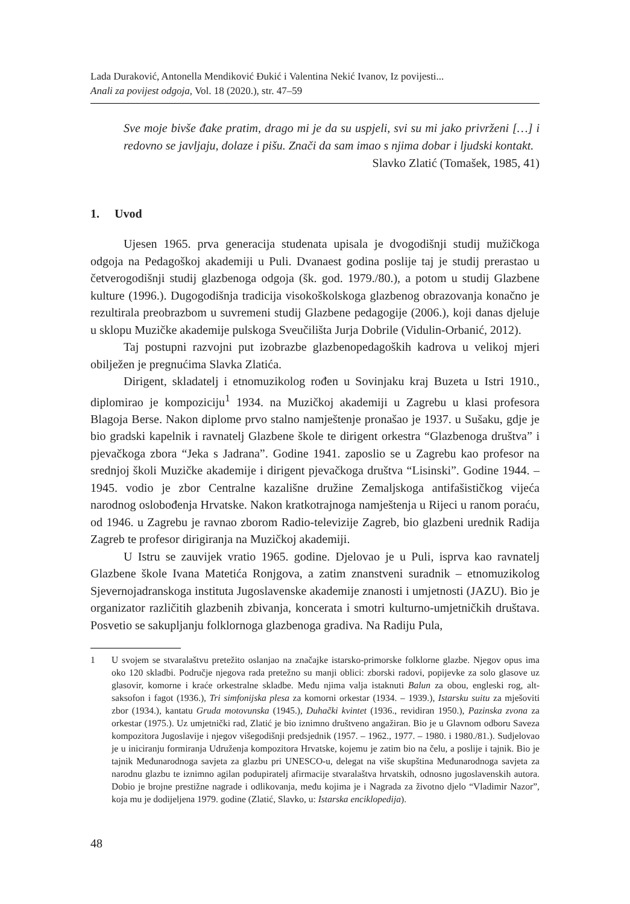Lada Duraković, Antonella Mendiković Đukić i Valentina Nekić Ivanov, Iz povijesti...
Anali za povijest odgoja, Vol. 18 (2020.), str. 47–59
Sve moje bivše đake pratim, drago mi je da su uspjeli, svi su mi jako privrženi […] i redovno se javljaju, dolaze i pišu. Znači da sam imao s njima dobar i ljudski kontakt.
Slavko Zlatić (Tomašek, 1985, 41)
1. Uvod
Ujesen 1965. prva generacija studenata upisala je dvogodišnji studij mužičkoga odgoja na Pedagoškoj akademiji u Puli. Dvanaest godina poslije taj je studij prerastao u četverogodišnji studij glazbenoga odgoja (šk. god. 1979./80.), a potom u studij Glazbene kulture (1996.). Dugogodišnja tradicija visokoškolskoga glazbenog obrazovanja konačno je rezultirala preobrazbom u suvremeni studij Glazbene pedagogije (2006.), koji danas djeluje u sklopu Muzičke akademije pulskoga Sveučilišta Jurja Dobrile (Vidulin-Orbanić, 2012).
Taj postupni razvojni put izobrazbe glazbenopedagoških kadrova u velikoj mjeri obilježen je pregnućima Slavka Zlatića.
Dirigent, skladatelj i etnomuzikolog rođen u Sovinjaku kraj Buzeta u Istri 1910., diplomirao je kompoziciju<sup>1</sup> 1934. na Muzičkoj akademiji u Zagrebu u klasi profesora Blagoja Berse. Nakon diplome prvo stalno namještenje pronašao je 1937. u Sušaku, gdje je bio gradski kapelnik i ravnatelj Glazbene škole te dirigent orkestra “Glazbenoga društva” i pjevačkoga zbora “Jeka s Jadrana”. Godine 1941. zaposlio se u Zagrebu kao profesor na srednjoj školi Muzičke akademije i dirigent pjevačkoga društva “Lisinski”. Godine 1944. – 1945. vodio je zbor Centralne kazališne družine Zemaljskoga antifašističkog vijeća narodnog oslobođenja Hrvatske. Nakon kratkotrajnoga namještenja u Rijeci u ranom poraću, od 1946. u Zagrebu je ravnao zborom Radio-televizije Zagreb, bio glazbeni urednik Radija Zagreb te profesor dirigiranja na Muzičkoj akademiji.
U Istru se zauvijek vratio 1965. godine. Djelovao je u Puli, isprva kao ravnatelj Glazbene škole Ivana Matetića Ronjgova, a zatim znanstveni suradnik – etnomuzikolog Sjevernojadranskoga instituta Jugoslavenske akademije znanosti i umjetnosti (JAZU). Bio je organizator različitih glazbenih zbivanja, koncerata i smotri kulturno-umjetničkih društava. Posvetio se sakupljanju folklornoga glazbenoga gradiva. Na Radiju Pula,
1 U svojem se stvaralaštvu pretežito oslanjao na značajke istarsko-primorske folklorne glazbe. Njegov opus ima oko 120 skladbi. Područje njegova rada pretežno su manji oblici: zborski radovi, popijevke za solo glasove uz glasovir, komorne i kraće orkestralne skladbe. Među njima valja istaknuti Balun za obou, engleski rog, alt-saksofon i fagot (1936.), Tri simfonijska plesa za komorni orkestar (1934. – 1939.), Istarsku suitu za mješoviti zbor (1934.), kantatu Gruda motovunska (1945.), Duhački kvintet (1936., revidiran 1950.), Pazinska zvona za orkestar (1975.). Uz umjetnički rad, Zlatić je bio iznimno društveno angažiran. Bio je u Glavnom odboru Saveza kompozitora Jugoslavije i njegov višegodišnji predsjednik (1957. – 1962., 1977. – 1980. i 1980./81.). Sudjelovao je u iniciranju formiranja Udruženja kompozitora Hrvatske, kojemu je zatim bio na čelu, a poslije i tajnik. Bio je tajnik Međunarodnoga savjeta za glazbu pri UNESCO-u, delegat na više skupština Međunarodnoga savjeta za narodnu glazbu te iznimno agilan podupiratelj afirmacije stvaralaštva hrvatskih, odnosno jugoslavenskih autora. Dobio je brojne prestižne nagrade i odlikovanja, među kojima je i Nagrada za životno djelo “Vladimir Nazor”, koja mu je dodijeljena 1979. godine (Zlatić, Slavko, u: Istarska enciklopedija).
48